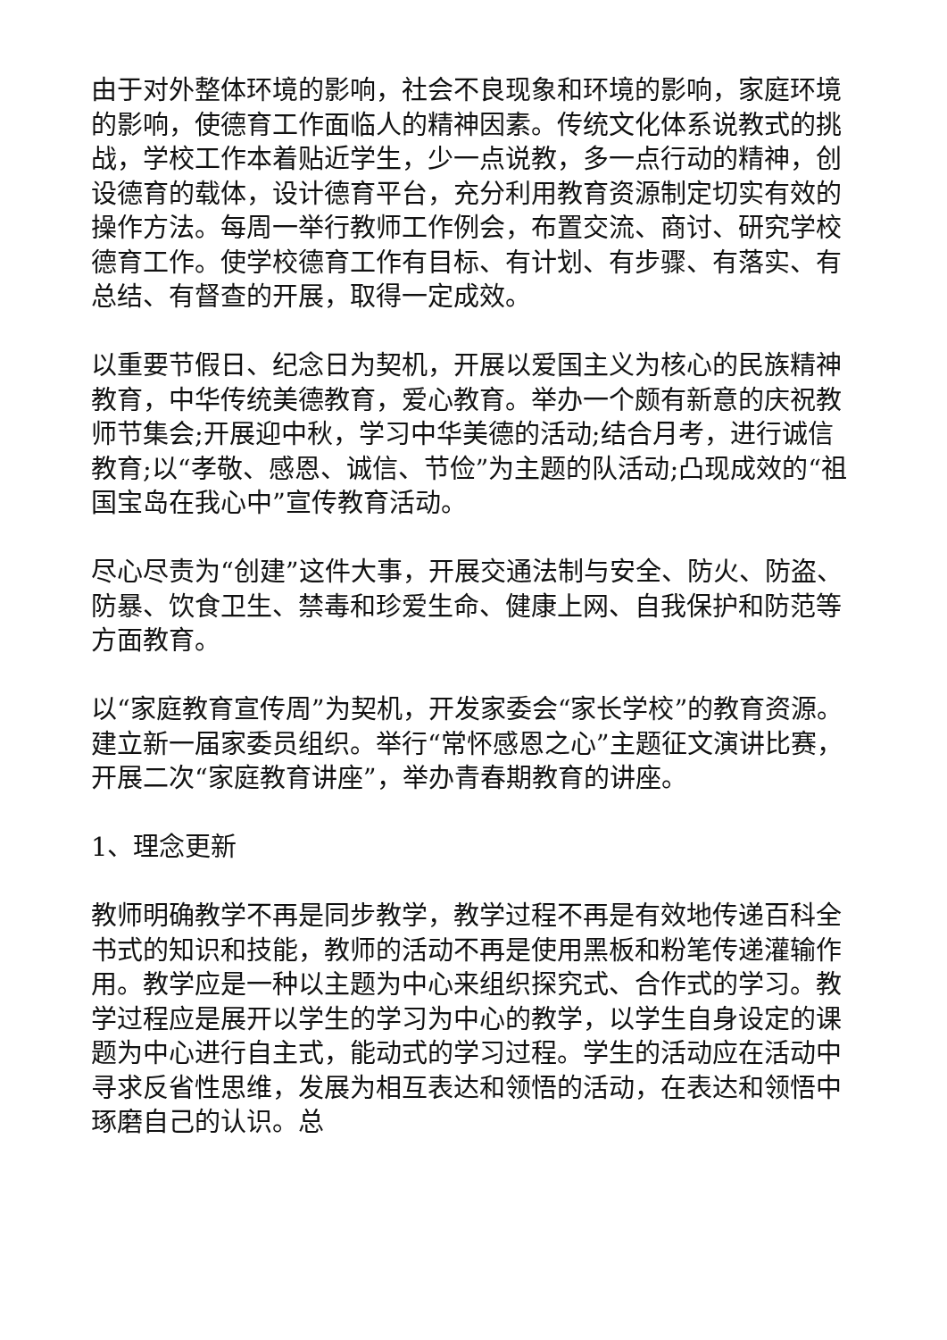由于对外整体环境的影响，社会不良现象和环境的影响，家庭环境的影响，使德育工作面临人的精神因素。传统文化体系说教式的挑战，学校工作本着贴近学生，少一点说教，多一点行动的精神，创设德育的载体，设计德育平台，充分利用教育资源制定切实有效的操作方法。每周一举行教师工作例会，布置交流、商讨、研究学校德育工作。使学校德育工作有目标、有计划、有步骤、有落实、有总结、有督查的开展，取得一定成效。
以重要节假日、纪念日为契机，开展以爱国主义为核心的民族精神教育，中华传统美德教育，爱心教育。举办一个颇有新意的庆祝教师节集会;开展迎中秋，学习中华美德的活动;结合月考，进行诚信教育;以“孝敬、感恩、诚信、节俭”为主题的队活动;凸现成效的“祖国宝岛在我心中”宣传教育活动。
尽心尽责为“创建”这件大事，开展交通法制与安全、防火、防盗、防暴、饮食卫生、禁毒和珍爱生命、健康上网、自我保护和防范等方面教育。
以“家庭教育宣传周”为契机，开发家委会“家长学校”的教育资源。建立新一届家委员组织。举行“常怀感恩之心”主题征文演讲比赛，开展二次“家庭教育讲座”，举办青春期教育的讲座。
1、理念更新
教师明确教学不再是同步教学，教学过程不再是有效地传递百科全书式的知识和技能，教师的活动不再是使用黑板和粉笔传递灌输作用。教学应是一种以主题为中心来组织探究式、合作式的学习。教学过程应是展开以学生的学习为中心的教学，以学生自身设定的课题为中心进行自主式，能动式的学习过程。学生的活动应在活动中寻求反省性思维，发展为相互表达和领悟的活动，在表达和领悟中琢磨自己的认识。总